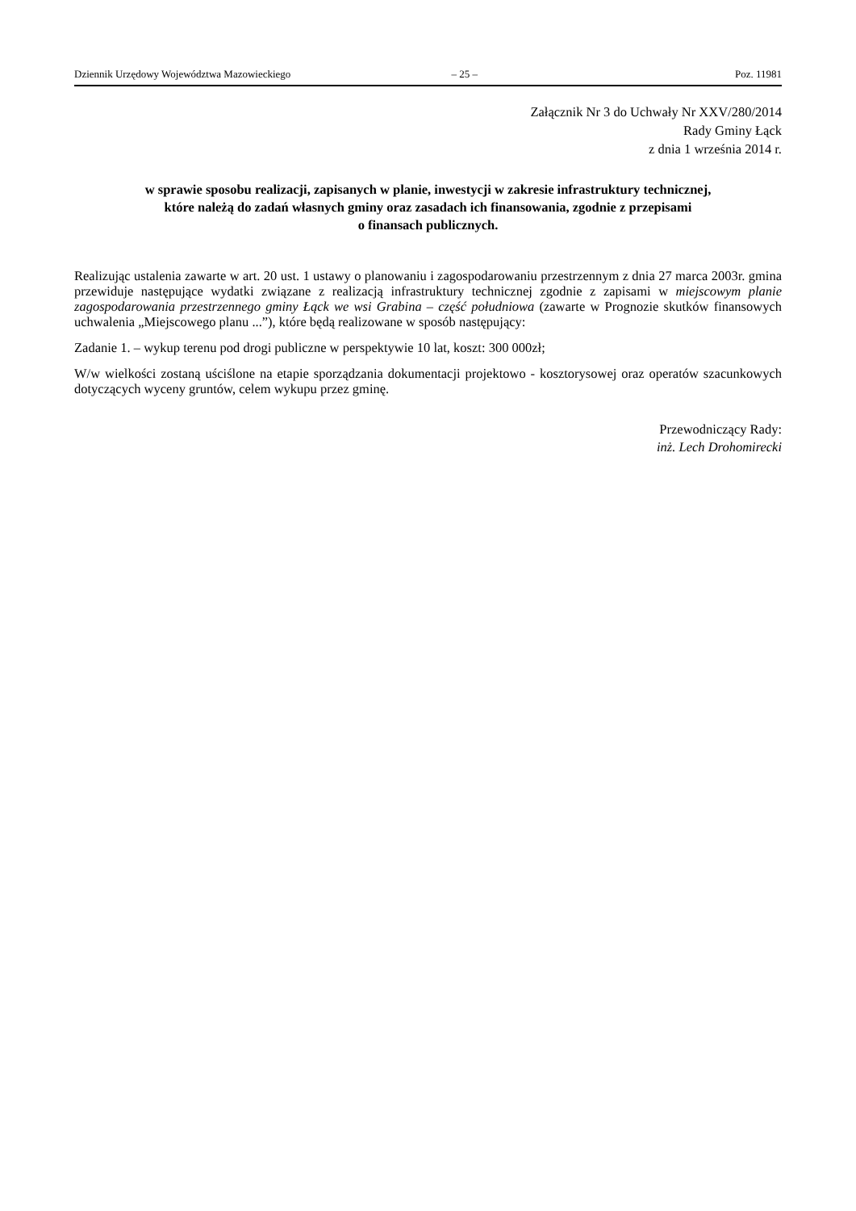Dziennik Urzędowy Województwa Mazowieckiego – 25 – Poz. 11981
Załącznik Nr 3 do Uchwały Nr XXV/280/2014
Rady Gminy Łąck
z dnia 1 września 2014 r.
w sprawie sposobu realizacji, zapisanych w planie, inwestycji w zakresie infrastruktury technicznej,
które należą do zadań własnych gminy oraz zasadach ich finansowania, zgodnie z przepisami
o finansach publicznych.
Realizując ustalenia zawarte w art. 20 ust. 1 ustawy o planowaniu i zagospodarowaniu przestrzennym z dnia 27 marca 2003r. gmina przewiduje następujące wydatki związane z realizacją infrastruktury technicznej zgodnie z zapisami w miejscowym planie zagospodarowania przestrzennego gminy Łąck we wsi Grabina – część południowa (zawarte w Prognozie skutków finansowych uchwalenia „Miejscowego planu ...”), które będą realizowane w sposób następujący:
Zadanie 1. – wykup terenu pod drogi publiczne w perspektywie 10 lat, koszt: 300 000zł;
W/w wielkości zostaną uściślone na etapie sporządzania dokumentacji projektowo - kosztorysowej oraz operatów szacunkowych dotyczących wyceny gruntów, celem wykupu przez gminę.
Przewodniczący Rady:
inż. Lech Drohomirecki